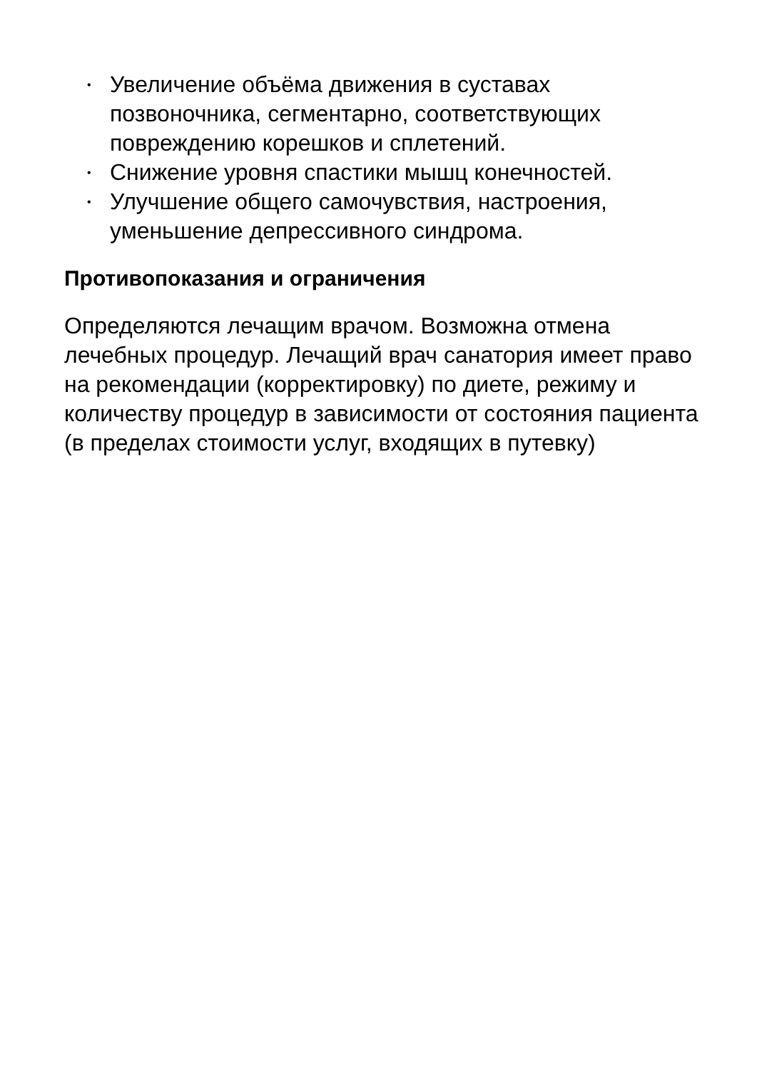• Увеличение объёма движения в суставах позвоночника, сегментарно, соответствующих повреждению корешков и сплетений.
• Снижение уровня спастики мышц конечностей.
• Улучшение общего самочувствия, настроения, уменьшение депрессивного синдрома.
Противопоказания и ограничения
Определяются лечащим врачом. Возможна отмена лечебных процедур. Лечащий врач санатория имеет право на рекомендации (корректировку) по диете, режиму и количеству процедур в зависимости от состояния пациента (в пределах стоимости услуг, входящих в путевку)